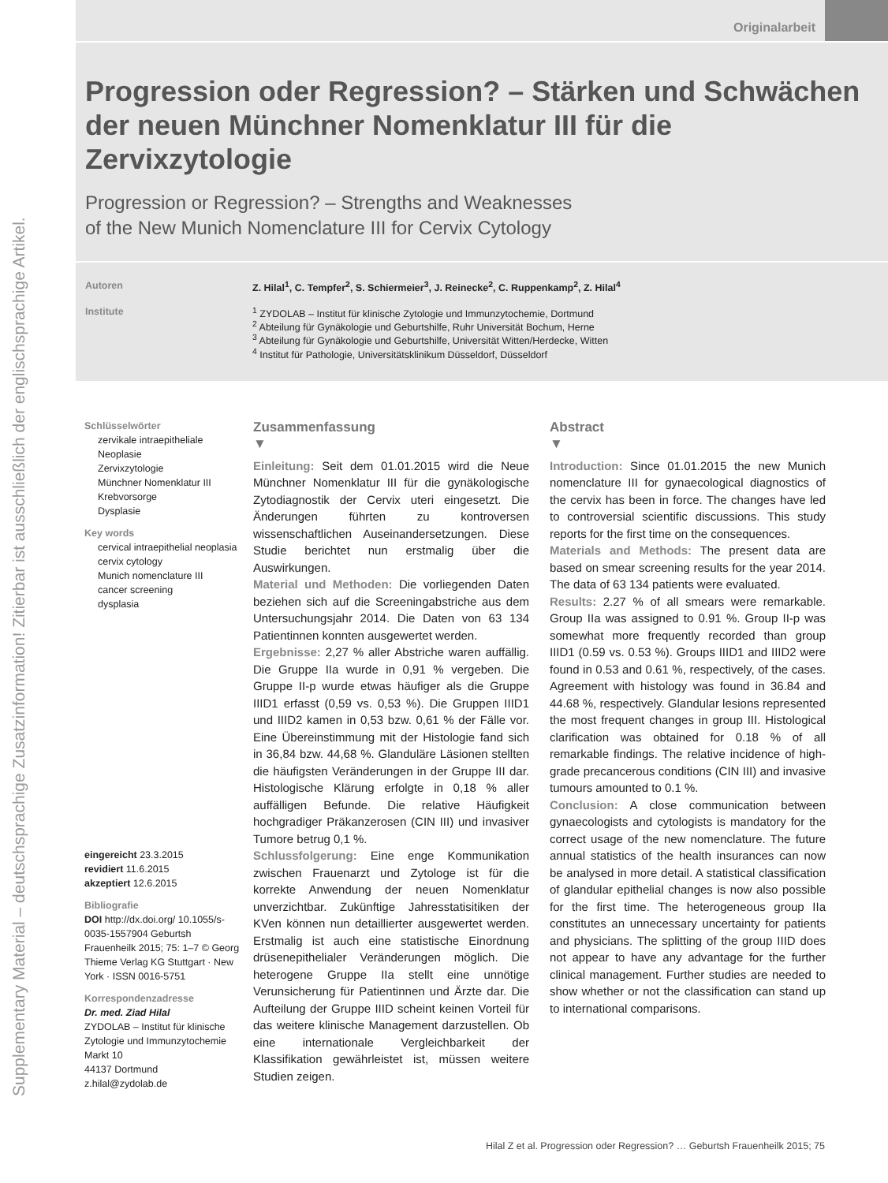Supplementary Material – deutschsprachige Zusatzinformation! Zitierbar ist ausschließlich der englischsprachige Artikel.
Originalarbeit
Progression oder Regression? – Stärken und Schwächen der neuen Münchner Nomenklatur III für die Zervixzytologie
Progression or Regression? – Strengths and Weaknesses
of the New Munich Nomenclature III for Cervix Cytology
Autoren Z. Hilal<sup>1</sup>, C. Tempfer<sup>2</sup>, S. Schiermeier<sup>3</sup>, J. Reinecke<sup>2</sup>, C. Ruppenkamp<sup>2</sup>, Z. Hilal<sup>4</sup>
Institute <sup>1</sup> ZYDOLAB – Institut für klinische Zytologie und Immunzytochemie, Dortmund
<sup>2</sup> Abteilung für Gynäkologie und Geburtshilfe, Ruhr Universität Bochum, Herne
<sup>3</sup> Abteilung für Gynäkologie und Geburtshilfe, Universität Witten/Herdecke, Witten
<sup>4</sup> Institut für Pathologie, Universitätsklinikum Düsseldorf, Düsseldorf
Schlüsselwörter
zervikale intraepitheliale Neoplasie
Zervixzytologie
Münchner Nomenklatur III
Krebvorsorge
Dysplasie
Key words
cervical intraepithelial neoplasia
cervix cytology
Munich nomenclature III
cancer screening
dysplasia
eingereicht 23.3.2015
revidiert 11.6.2015
akzeptiert 12.6.2015
Bibliografie
DOI http://dx.doi.org/ 10.1055/s-0035-1557904 Geburtsh Frauenheilk 2015; 75: 1–7 © Georg Thieme Verlag KG Stuttgart · New York · ISSN 0016-5751
Korrespondenzadresse
Dr. med. Ziad Hilal
ZYDOLAB – Institut für klinische Zytologie und Immunzytochemie
Markt 10
44137 Dortmund
z.hilal@zydolab.de
Zusammenfassung
▼
Einleitung: Seit dem 01.01.2015 wird die Neue Münchner Nomenklatur III für die gynäkologische Zytodiagnostik der Cervix uteri eingesetzt. Die Änderungen führten zu kontroversen wissenschaftlichen Auseinandersetzungen. Diese Studie berichtet nun erstmalig über die Auswirkungen.
Material und Methoden: Die vorliegenden Daten beziehen sich auf die Screeningabstriche aus dem Untersuchungsjahr 2014. Die Daten von 63 134 Patientinnen konnten ausgewertet werden.
Ergebnisse: 2,27 % aller Abstriche waren auffällig. Die Gruppe IIa wurde in 0,91 % vergeben. Die Gruppe II-p wurde etwas häufiger als die Gruppe IIID1 erfasst (0,59 vs. 0,53 %). Die Gruppen IIID1 und IIID2 kamen in 0,53 bzw. 0,61 % der Fälle vor. Eine Übereinstimmung mit der Histologie fand sich in 36,84 bzw. 44,68 %. Glanduläre Läsionen stellten die häufigsten Veränderungen in der Gruppe III dar. Histologische Klärung erfolgte in 0,18 % aller auffälligen Befunde. Die relative Häufigkeit hochgradiger Präkanzerosen (CIN III) und invasiver Tumore betrug 0,1 %.
Schlussfolgerung: Eine enge Kommunikation zwischen Frauenarzt und Zytologe ist für die korrekte Anwendung der neuen Nomenklatur unverzichtbar. Zukünftige Jahresstatisitiken der KVen können nun detaillierter ausgewertet werden. Erstmalig ist auch eine statistische Einordnung drüsenepithelialer Veränderungen möglich. Die heterogene Gruppe IIa stellt eine unnötige Verunsicherung für Patientinnen und Ärzte dar. Die Aufteilung der Gruppe IIID scheint keinen Vorteil für das weitere klinische Management darzustellen. Ob eine internationale Vergleichbarkeit der Klassifikation gewährleistet ist, müssen weitere Studien zeigen.
Abstract
▼
Introduction: Since 01.01.2015 the new Munich nomenclature III for gynaecological diagnostics of the cervix has been in force. The changes have led to controversial scientific discussions. This study reports for the first time on the consequences.
Materials and Methods: The present data are based on smear screening results for the year 2014. The data of 63 134 patients were evaluated.
Results: 2.27 % of all smears were remarkable. Group IIa was assigned to 0.91 %. Group II-p was somewhat more frequently recorded than group IIID1 (0.59 vs. 0.53 %). Groups IIID1 and IIID2 were found in 0.53 and 0.61 %, respectively, of the cases. Agreement with histology was found in 36.84 and 44.68 %, respectively. Glandular lesions represented the most frequent changes in group III. Histological clarification was obtained for 0.18 % of all remarkable findings. The relative incidence of high-grade precancerous conditions (CIN III) and invasive tumours amounted to 0.1 %.
Conclusion: A close communication between gynaecologists and cytologists is mandatory for the correct usage of the new nomenclature. The future annual statistics of the health insurances can now be analysed in more detail. A statistical classification of glandular epithelial changes is now also possible for the first time. The heterogeneous group IIa constitutes an unnecessary uncertainty for patients and physicians. The splitting of the group IIID does not appear to have any advantage for the further clinical management. Further studies are needed to show whether or not the classification can stand up to international comparisons.
Hilal Z et al. Progression oder Regression? … Geburtsh Frauenheilk 2015; 75